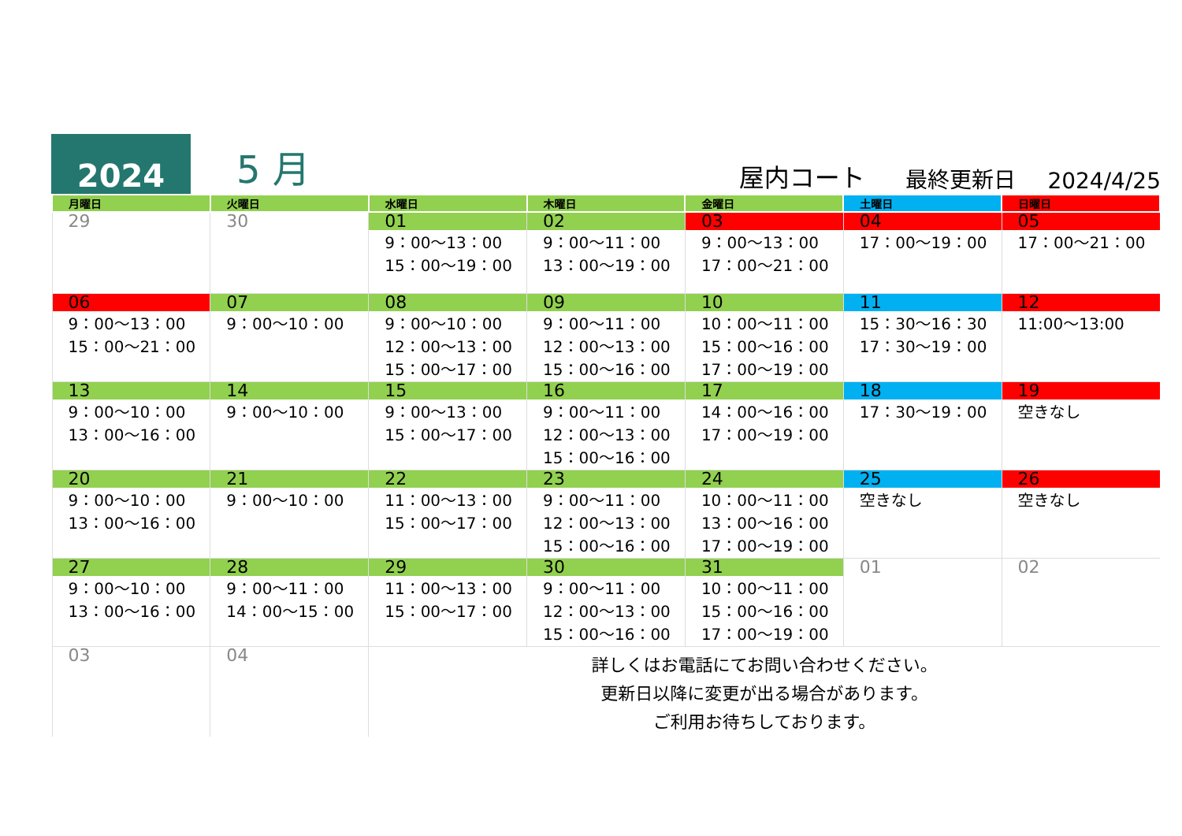2024
5 月
屋内コート
最終更新日
2024/4/25
| 月曜日 | 火曜日 | 水曜日 | 木曜日 | 金曜日 | 土曜日 | 日曜日 |
| --- | --- | --- | --- | --- | --- | --- |
| 29 | 30 | 01 9：00～13：00 15：00～19：00 | 02 9：00～11：00 13：00～19：00 | 03 9：00～13：00 17：00～21：00 | 04 17：00～19：00 | 05 17：00～21：00 |
| 06 9：00～13：00 15：00～21：00 | 07 9：00～10：00 | 08 9：00～10：00 12：00～13：00 15：00～17：00 | 09 9：00～11：00 12：00～13：00 15：00～16：00 | 10 10：00～11：00 15：00～16：00 17：00～19：00 | 11 15：30～16：30 17：30～19：00 | 12 11:00～13:00 |
| 13 9：00～10：00 13：00～16：00 | 14 9：00～10：00 | 15 9：00～13：00 15：00～17：00 | 16 9：00～11：00 12：00～13：00 15：00～16：00 | 17 14：00～16：00 17：00～19：00 | 18 17：30～19：00 | 19 空きなし |
| 20 9：00～10：00 13：00～16：00 | 21 9：00～10：00 | 22 11：00～13：00 15：00～17：00 | 23 9：00～11：00 12：00～13：00 15：00～16：00 | 24 10：00～11：00 13：00～16：00 17：00～19：00 | 25 空きなし | 26 空きなし |
| 27 9：00～10：00 13：00～16：00 | 28 9：00～11：00 14：00～15：00 | 29 11：00～13：00 15：00～17：00 | 30 9：00～11：00 12：00～13：00 15：00～16：00 | 31 10：00～11：00 15：00～16：00 17：00～19：00 | 01 | 02 |
| 03 | 04 | 詳しくはお電話にてお問い合わせください。 更新日以降に変更が出る場合があります。 ご利用お待ちしております。 | | | | |